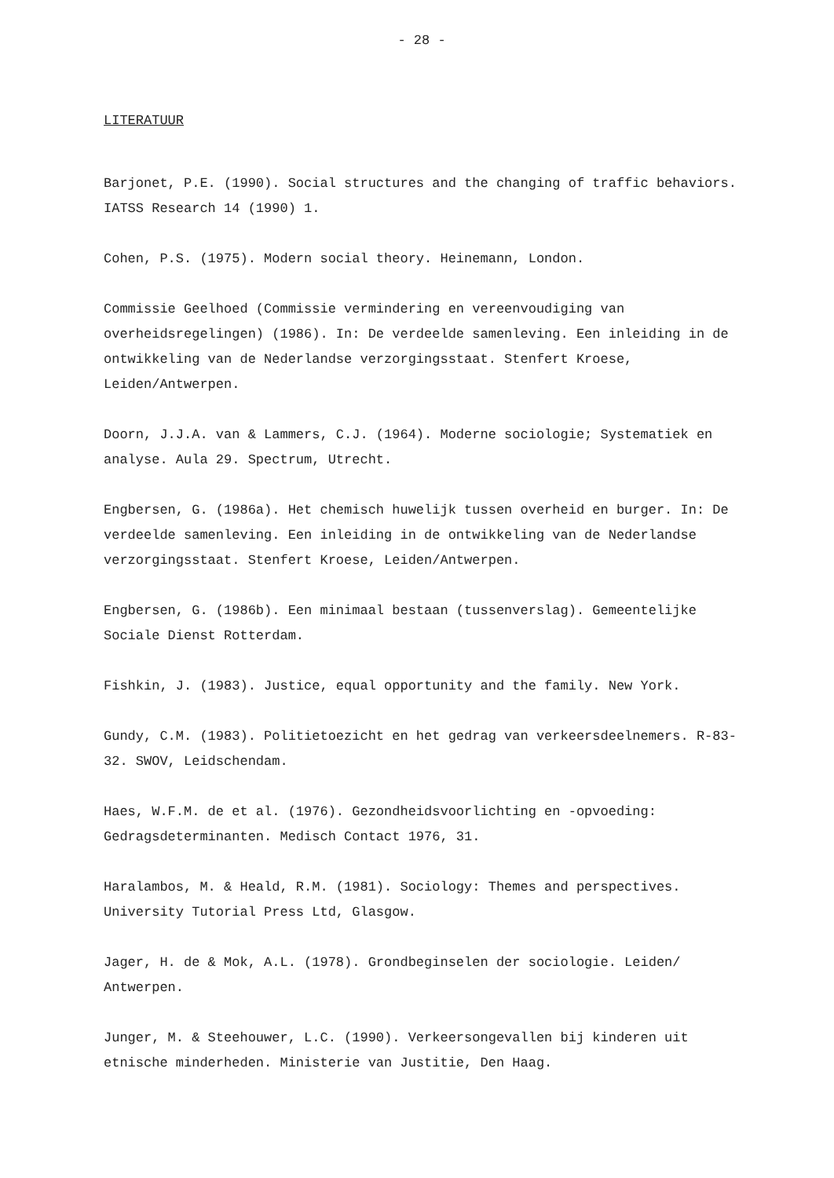- 28 -
LITERATUUR
Barjonet, P.E. (1990). Social structures and the changing of traffic behaviors. IATSS Research 14 (1990) 1.
Cohen, P.S. (1975). Modern social theory. Heinemann, London.
Commissie Geelhoed (Commissie vermindering en vereenvoudiging van overheidsregelingen) (1986). In: De verdeelde samenleving. Een inleiding in de ontwikkeling van de Nederlandse verzorgingsstaat. Stenfert Kroese, Leiden/Antwerpen.
Doorn, J.J.A. van & Lammers, C.J. (1964). Moderne sociologie; Systematiek en analyse. Aula 29. Spectrum, Utrecht.
Engbersen, G. (1986a). Het chemisch huwelijk tussen overheid en burger. In: De verdeelde samenleving. Een inleiding in de ontwikkeling van de Nederlandse verzorgingsstaat. Stenfert Kroese, Leiden/Antwerpen.
Engbersen, G. (1986b). Een minimaal bestaan (tussenverslag). Gemeentelijke Sociale Dienst Rotterdam.
Fishkin, J. (1983). Justice, equal opportunity and the family. New York.
Gundy, C.M. (1983). Politietoezicht en het gedrag van verkeersdeelnemers. R-83-32. SWOV, Leidschendam.
Haes, W.F.M. de et al. (1976). Gezondheidsvoorlichting en -opvoeding: Gedragsdeterminanten. Medisch Contact 1976, 31.
Haralambos, M. & Heald, R.M. (1981). Sociology: Themes and perspectives. University Tutorial Press Ltd, Glasgow.
Jager, H. de & Mok, A.L. (1978). Grondbeginselen der sociologie. Leiden/ Antwerpen.
Junger, M. & Steehouwer, L.C. (1990). Verkeersongevallen bij kinderen uit etnische minderheden. Ministerie van Justitie, Den Haag.